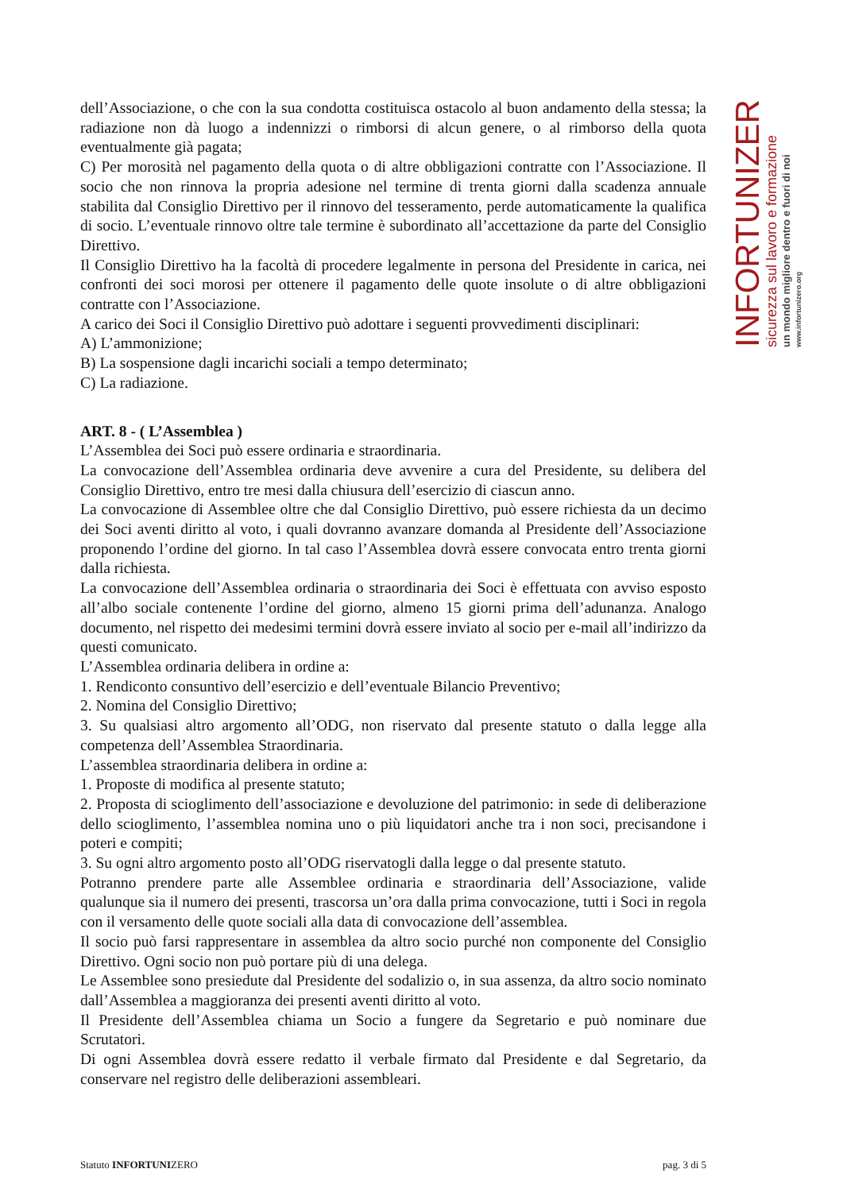dell’Associazione, o che con la sua condotta costituisca ostacolo al buon andamento della stessa; la radiazione non dà luogo a indennizzi o rimborsi di alcun genere, o al rimborso della quota eventualmente già pagata;
C) Per morosità nel pagamento della quota o di altre obbligazioni contratte con l’Associazione. Il socio che non rinnova la propria adesione nel termine di trenta giorni dalla scadenza annuale stabilita dal Consiglio Direttivo per il rinnovo del tesseramento, perde automaticamente la qualifica di socio. L’eventuale rinnovo oltre tale termine è subordinato all’accettazione da parte del Consiglio Direttivo.
Il Consiglio Direttivo ha la facoltà di procedere legalmente in persona del Presidente in carica, nei confronti dei soci morosi per ottenere il pagamento delle quote insolute o di altre obbligazioni contratte con l’Associazione.
A carico dei Soci il Consiglio Direttivo può adottare i seguenti provvedimenti disciplinari:
A) L’ammonizione;
B) La sospensione dagli incarichi sociali a tempo determinato;
C) La radiazione.
ART. 8 - ( L’Assemblea )
L’Assemblea dei Soci può essere ordinaria e straordinaria.
La convocazione dell’Assemblea ordinaria deve avvenire a cura del Presidente, su delibera del Consiglio Direttivo, entro tre mesi dalla chiusura dell’esercizio di ciascun anno.
La convocazione di Assemblee oltre che dal Consiglio Direttivo, può essere richiesta da un decimo dei Soci aventi diritto al voto, i quali dovranno avanzare domanda al Presidente dell’Associazione proponendo l’ordine del giorno. In tal caso l’Assemblea dovrà essere convocata entro trenta giorni dalla richiesta.
La convocazione dell’Assemblea ordinaria o straordinaria dei Soci è effettuata con avviso esposto all’albo sociale contenente l’ordine del giorno, almeno 15 giorni prima dell’adunanza. Analogo documento, nel rispetto dei medesimi termini dovrà essere inviato al socio per e-mail all’indirizzo da questi comunicato.
L’Assemblea ordinaria delibera in ordine a:
1. Rendiconto consuntivo dell’esercizio e dell’eventuale Bilancio Preventivo;
2. Nomina del Consiglio Direttivo;
3. Su qualsiasi altro argomento all’ODG, non riservato dal presente statuto o dalla legge alla competenza dell’Assemblea Straordinaria.
L’assemblea straordinaria delibera in ordine a:
1. Proposte di modifica al presente statuto;
2. Proposta di scioglimento dell’associazione e devoluzione del patrimonio: in sede di deliberazione dello scioglimento, l’assemblea nomina uno o più liquidatori anche tra i non soci, precisandone i poteri e compiti;
3. Su ogni altro argomento posto all’ODG riservatogli dalla legge o dal presente statuto.
Potranno prendere parte alle Assemblee ordinaria e straordinaria dell’Associazione, valide qualunque sia il numero dei presenti, trascorsa un’ora dalla prima convocazione, tutti i Soci in regola con il versamento delle quote sociali alla data di convocazione dell’assemblea.
Il socio può farsi rappresentare in assemblea da altro socio purché non componente del Consiglio Direttivo. Ogni socio non può portare più di una delega.
Le Assemblee sono presiedute dal Presidente del sodalizio o, in sua assenza, da altro socio nominato dall’Assemblea a maggioranza dei presenti aventi diritto al voto.
Il Presidente dell’Assemblea chiama un Socio a fungere da Segretario e può nominare due Scrutatori.
Di ogni Assemblea dovrà essere redatto il verbale firmato dal Presidente e dal Segretario, da conservare nel registro delle deliberazioni assembleari.
INFORTUNIZERO
sicurezza sul lavoro e formazione
un mondo migliore dentro e fuori di noi
www.infortunizero.org
Statuto INFORTUNIZERO pag. 3 di 5